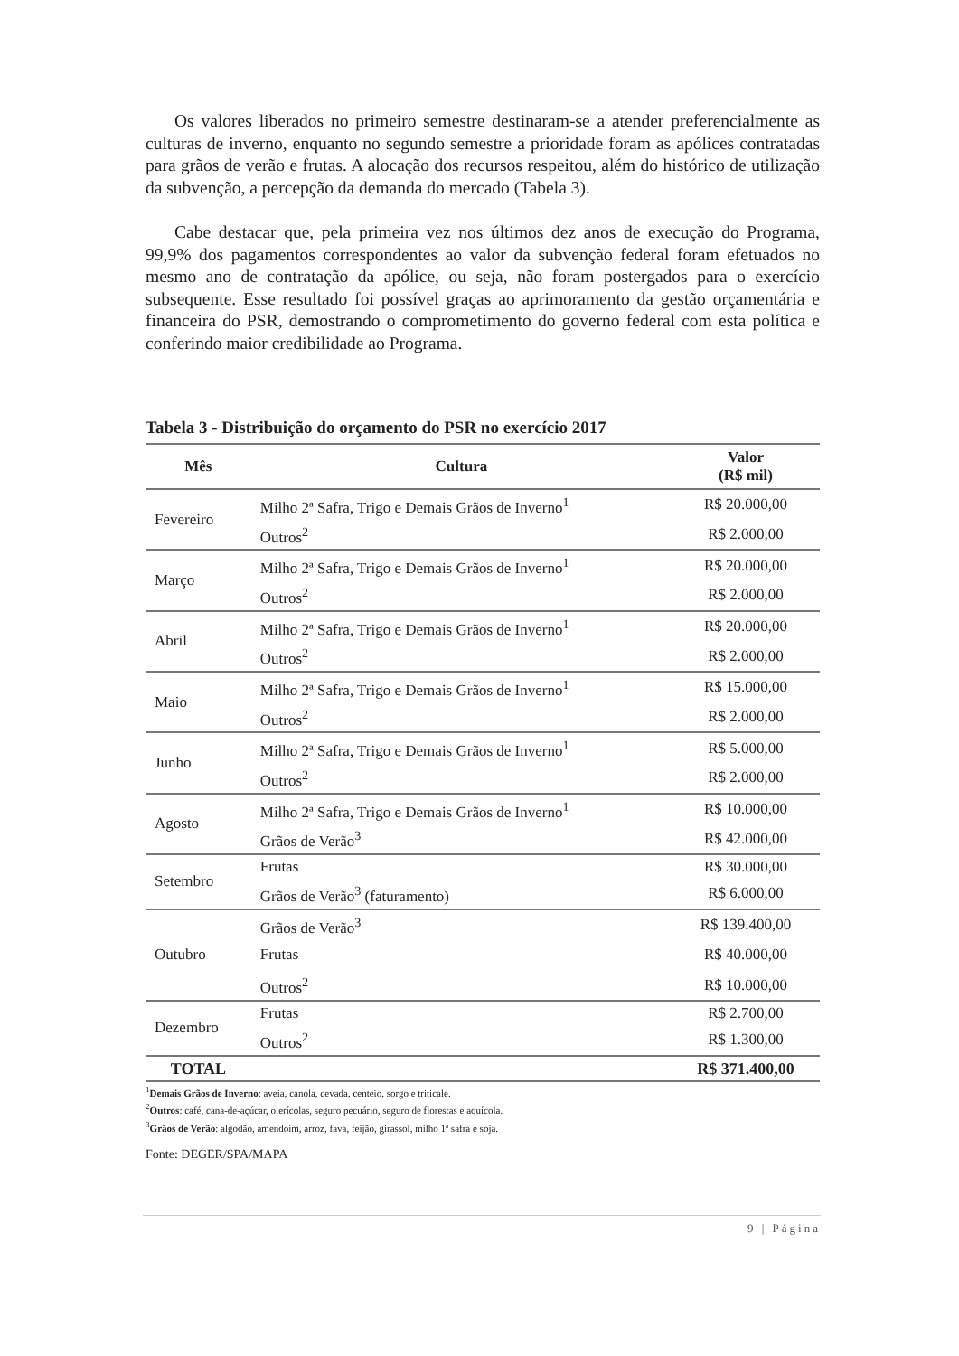Os valores liberados no primeiro semestre destinaram-se a atender preferencialmente as culturas de inverno, enquanto no segundo semestre a prioridade foram as apólices contratadas para grãos de verão e frutas. A alocação dos recursos respeitou, além do histórico de utilização da subvenção, a percepção da demanda do mercado (Tabela 3).
Cabe destacar que, pela primeira vez nos últimos dez anos de execução do Programa, 99,9% dos pagamentos correspondentes ao valor da subvenção federal foram efetuados no mesmo ano de contratação da apólice, ou seja, não foram postergados para o exercício subsequente. Esse resultado foi possível graças ao aprimoramento da gestão orçamentária e financeira do PSR, demostrando o comprometimento do governo federal com esta política e conferindo maior credibilidade ao Programa.
Tabela 3 - Distribuição do orçamento do PSR no exercício 2017
| Mês | Cultura | Valor (R$ mil) |
| --- | --- | --- |
| Fevereiro | Milho 2ª Safra, Trigo e Demais Grãos de Inverno<sup>1</sup> | R$ 20.000,00 |
| | Outros<sup>2</sup> | R$ 2.000,00 |
| Março | Milho 2ª Safra, Trigo e Demais Grãos de Inverno<sup>1</sup> | R$ 20.000,00 |
| | Outros<sup>2</sup> | R$ 2.000,00 |
| Abril | Milho 2ª Safra, Trigo e Demais Grãos de Inverno<sup>1</sup> | R$ 20.000,00 |
| | Outros<sup>2</sup> | R$ 2.000,00 |
| Maio | Milho 2ª Safra, Trigo e Demais Grãos de Inverno<sup>1</sup> | R$ 15.000,00 |
| | Outros<sup>2</sup> | R$ 2.000,00 |
| Junho | Milho 2ª Safra, Trigo e Demais Grãos de Inverno<sup>1</sup> | R$ 5.000,00 |
| | Outros<sup>2</sup> | R$ 2.000,00 |
| Agosto | Milho 2ª Safra, Trigo e Demais Grãos de Inverno<sup>1</sup> | R$ 10.000,00 |
| | Grãos de Verão<sup>3</sup> | R$ 42.000,00 |
| Setembro | Frutas | R$ 30.000,00 |
| | Grãos de Verão<sup>3</sup> (faturamento) | R$ 6.000,00 |
| Outubro | Grãos de Verão<sup>3</sup> | R$ 139.400,00 |
| | Frutas | R$ 40.000,00 |
| | Outros<sup>2</sup> | R$ 10.000,00 |
| Dezembro | Frutas | R$ 2.700,00 |
| | Outros<sup>2</sup> | R$ 1.300,00 |
| TOTAL | | R$ 371.400,00 |
<sup>1</sup> Demais Grãos de Inverno: aveia, canola, cevada, centeio, sorgo e triticale.
<sup>2</sup> Outros: café, cana-de-açúcar, olerícolas, seguro pecuário, seguro de florestas e aquícola.
<sup>3</sup> Grãos de Verão: algodão, amendoim, arroz, fava, feijão, girassol, milho 1ª safra e soja.
Fonte: DEGER/SPA/MAPA
9 | Página